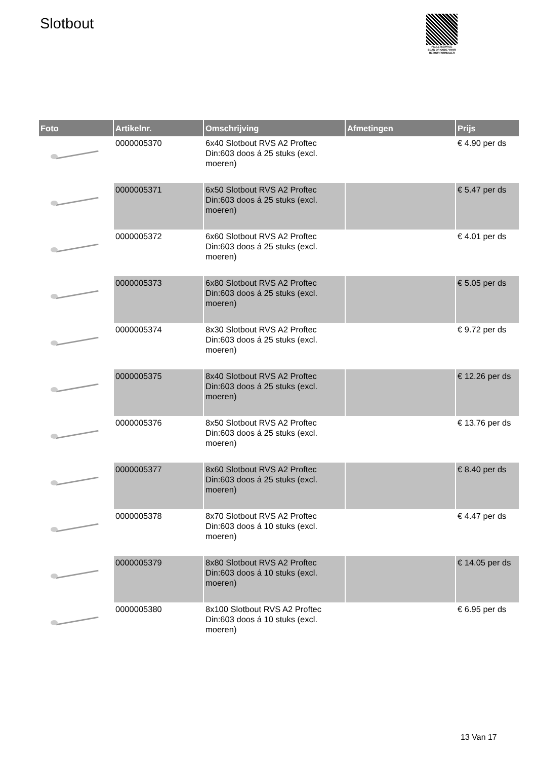Slotbout
PALLETSERVICE
SCAN QR-CODE VOOR RETOURFORMULIER
| Foto | Artikelnr. | Omschrijving | Afmetingen | Prijs |
| --- | --- | --- | --- | --- |
| | 0000005370 | 6x40 Slotbout RVS A2 Proftec Din:603 doos á 25 stuks (excl. moeren) | | € 4.90 per ds |
| | 0000005371 | 6x50 Slotbout RVS A2 Proftec Din:603 doos á 25 stuks (excl. moeren) | | € 5.47 per ds |
| | 0000005372 | 6x60 Slotbout RVS A2 Proftec Din:603 doos á 25 stuks (excl. moeren) | | € 4.01 per ds |
| | 0000005373 | 6x80 Slotbout RVS A2 Proftec Din:603 doos á 25 stuks (excl. moeren) | | € 5.05 per ds |
| | 0000005374 | 8x30 Slotbout RVS A2 Proftec Din:603 doos á 25 stuks (excl. moeren) | | € 9.72 per ds |
| | 0000005375 | 8x40 Slotbout RVS A2 Proftec Din:603 doos á 25 stuks (excl. moeren) | | € 12.26 per ds |
| | 0000005376 | 8x50 Slotbout RVS A2 Proftec Din:603 doos á 25 stuks (excl. moeren) | | € 13.76 per ds |
| | 0000005377 | 8x60 Slotbout RVS A2 Proftec Din:603 doos á 25 stuks (excl. moeren) | | € 8.40 per ds |
| | 0000005378 | 8x70 Slotbout RVS A2 Proftec Din:603 doos á 10 stuks (excl. moeren) | | € 4.47 per ds |
| | 0000005379 | 8x80 Slotbout RVS A2 Proftec Din:603 doos á 10 stuks (excl. moeren) | | € 14.05 per ds |
| | 0000005380 | 8x100 Slotbout RVS A2 Proftec Din:603 doos á 10 stuks (excl. moeren) | | € 6.95 per ds |
13 Van 17